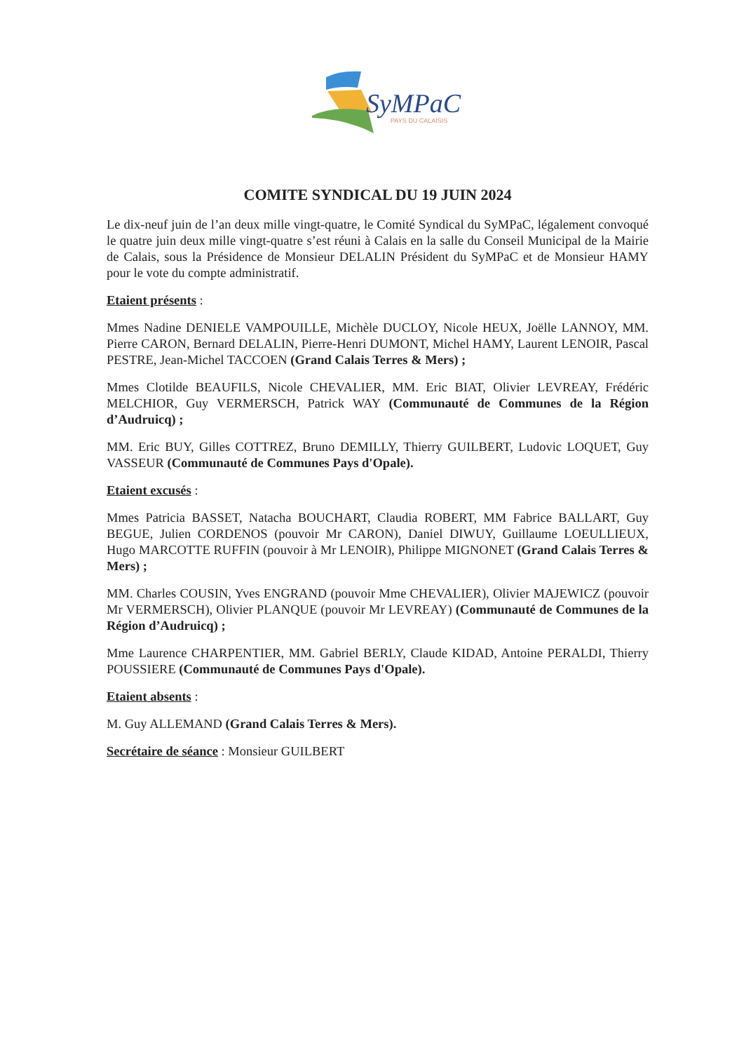SyMPaC
PAYS DU CALAISIS
COMITE SYNDICAL DU 19 JUIN 2024
Le dix-neuf juin de l’an deux mille vingt-quatre, le Comité Syndical du SyMPaC, légalement convoqué le quatre juin deux mille vingt-quatre s’est réuni à Calais en la salle du Conseil Municipal de la Mairie de Calais, sous la Présidence de Monsieur DELALIN Président du SyMPaC et de Monsieur HAMY pour le vote du compte administratif.
Etaient présents :
Mmes Nadine DENIELE VAMPOUILLE, Michèle DUCLOY, Nicole HEUX, Joëlle LANNOY, MM. Pierre CARON, Bernard DELALIN, Pierre-Henri DUMONT, Michel HAMY, Laurent LENOIR, Pascal PESTRE, Jean-Michel TACCOEN (Grand Calais Terres & Mers) ;
Mmes Clotilde BEAUFILS, Nicole CHEVALIER, MM. Eric BIAT, Olivier LEVREAY, Frédéric MELCHIOR, Guy VERMERSCH, Patrick WAY (Communauté de Communes de la Région d’Audruicq) ;
MM. Eric BUY, Gilles COTTREZ, Bruno DEMILLY, Thierry GUILBERT, Ludovic LOQUET, Guy VASSEUR (Communauté de Communes Pays d'Opale).
Etaient excusés :
Mmes Patricia BASSET, Natacha BOUCHART, Claudia ROBERT, MM Fabrice BALLART, Guy BEGUE, Julien CORDENOS (pouvoir Mr CARON), Daniel DIWUY, Guillaume LOEULLIEUX, Hugo MARCOTTE RUFFIN (pouvoir à Mr LENOIR), Philippe MIGNONET (Grand Calais Terres & Mers) ;
MM. Charles COUSIN, Yves ENGRAND (pouvoir Mme CHEVALIER), Olivier MAJEWICZ (pouvoir Mr VERMERSCH), Olivier PLANQUE (pouvoir Mr LEVREAY) (Communauté de Communes de la Région d’Audruicq) ;
Mme Laurence CHARPENTIER, MM. Gabriel BERLY, Claude KIDAD, Antoine PERALDI, Thierry POUSSIERE (Communauté de Communes Pays d'Opale).
Etaient absents :
M. Guy ALLEMAND (Grand Calais Terres & Mers).
Secrétaire de séance : Monsieur GUILBERT